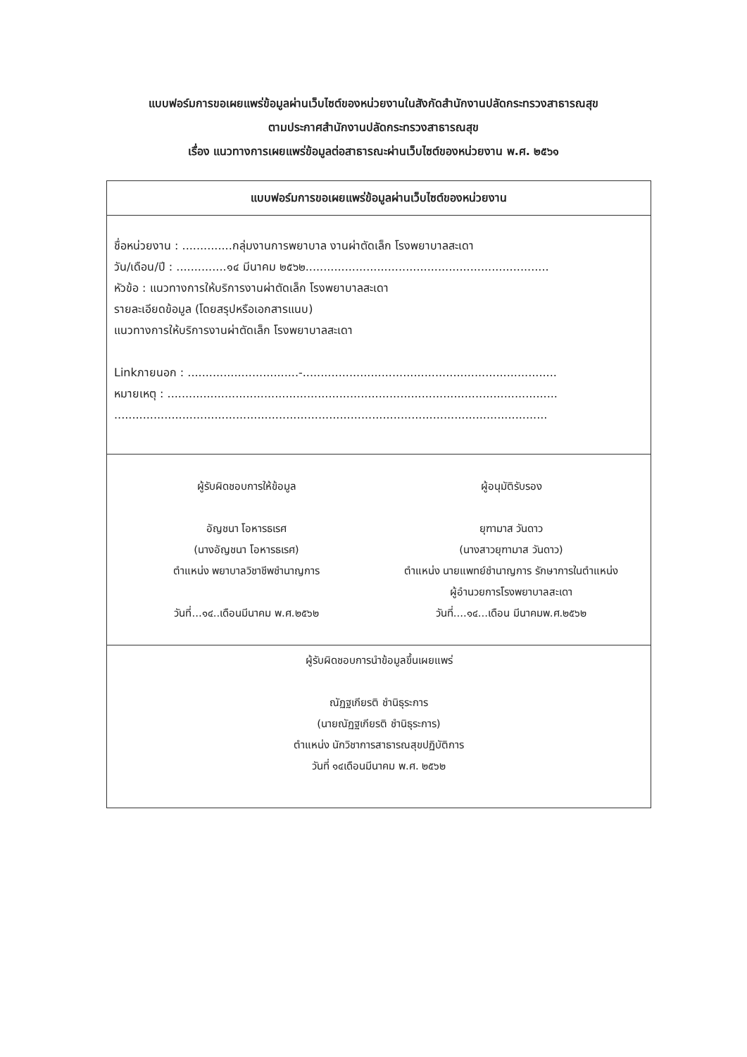แบบฟอร์มการขอเผยแพร่ข้อมูลผ่านเว็บไซต์ของหน่วยงานในสังกัดสำนักงานปลัดกระทรวงสาธารณสุข
ตามประกาศสำนักงานปลัดกระทรวงสาธารณสุข
เรื่อง แนวทางการเผยแพร่ข้อมูลต่อสาธารณะผ่านเว็บไซต์ของหน่วยงาน พ.ศ. ๒๕๖๑
แบบฟอร์มการขอเผยแพร่ข้อมูลผ่านเว็บไซต์ของหน่วยงาน
ชื่อหน่วยงาน : ..............กลุ่มงานการพยาบาล งานผ่าตัดเล็ก โรงพยาบาลสะเดา
วัน/เดือน/ปี : ..............๑๔ มีนาคม ๒๕๖๒....................................................................
หัวข้อ : แนวทางการให้บริการงานผ่าตัดเล็ก โรงพยาบาลสะเดา
รายละเอียดข้อมูล (โดยสรุปหรือเอกสารแนบ)
แนวทางการให้บริการงานผ่าตัดเล็ก โรงพยาบาลสะเดา
Linkภายนอก : ...............................-.......................................................................
หมายเหตุ : .............................................................................................................
.........................................................................................................................
ผู้รับผิดชอบการให้ข้อมูล
อัญชนา โอหารธเรศ
(นางอัญชนา โอหารธเรศ)
ตำแหน่ง พยาบาลวิชาชีพชำนาญการ
วันที่...๑๔..เดือนมีนาคม พ.ศ.๒๕๖๒
ผู้อนุมัติรับรอง
ยุฑามาส วันดาว
(นางสาวยุฑามาส วันดาว)
ตำแหน่ง นายแพทย์ชำนาญการ รักษาการในตำแหน่ง
ผู้อำนวยการโรงพยาบาลสะเดา
วันที่....๑๔...เดือน มีนาคมพ.ศ.๒๕๖๒
ผู้รับผิดชอบการนำข้อมูลขึ้นเผยแพร่
ณัฏฐเกียรติ ชำนิธุระการ
(นายณัฏฐเกียรติ ชำนิธุระการ)
ตำแหน่ง นักวิชาการสาธารณสุขปฏิบัติการ
วันที่ ๑๔เดือนมีนาคม พ.ศ. ๒๕๖๒